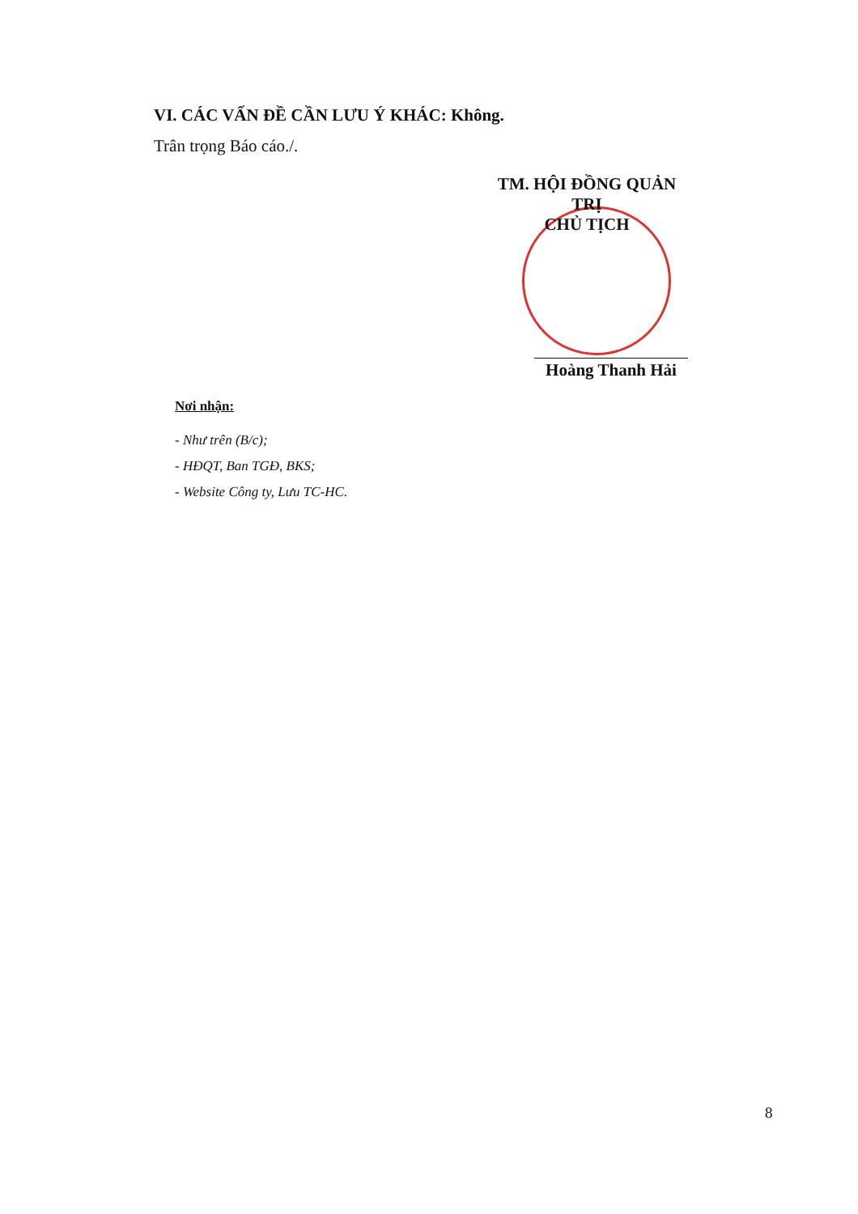VI. CÁC VẤN ĐỀ CẦN LƯU Ý KHÁC: Không.
Trân trọng Báo cáo./.
TM. HỘI ĐỒNG QUẢN TRỊ
CHỦ TỊCH
Hoàng Thanh Hải
Nơi nhận:
- Như trên (B/c);
- HĐQT, Ban TGĐ, BKS;
- Website Công ty, Lưu TC-HC.
8